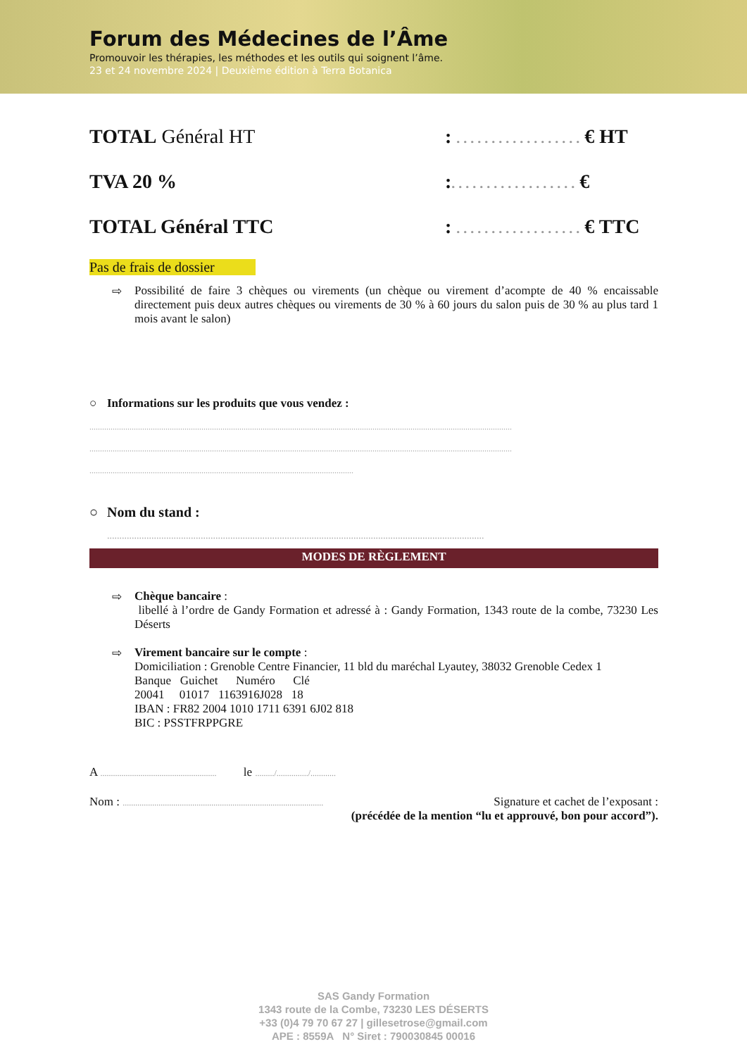Forum des Médecines de l’Âme
Promouvoir les thérapies, les méthodes et les outils qui soignent l’âme.
23 et 24 novembre 2024 | Deuxième édition à Terra Botanica
TOTAL Général HT : . . . . . . . . . . . . . . . . . . € HT
TVA 20 % :. . . . . . . . . . . . . . . . . . €
TOTAL Général TTC : . . . . . . . . . . . . . . . . . . € TTC
Pas de frais de dossier
⇨ Possibilité de faire 3 chèques ou virements (un chèque ou virement d’acompte de 40 % encaissable directement puis deux autres chèques ou virements de 30 % à 60 jours du salon puis de 30 % au plus tard 1 mois avant le salon)
○ Informations sur les produits que vous vendez :
........................................................................................................................................................................................................
........................................................................................................................................................................................................
.............................................................................................................................
○ Nom du stand :
.........................................................................................................................................................
MODES DE RÈGLEMENT
⇨ Chèque bancaire :
libellé à l’ordre de Gandy Formation et adressé à : Gandy Formation, 1343 route de la combe, 73230 Les Déserts
⇨ Virement bancaire sur le compte :
Domiciliation : Grenoble Centre Financier, 11 bld du maréchal Lyautey, 38032 Grenoble Cedex 1
Banque Guichet Numéro Clé
20041 01017 1163916J028 18
IBAN : FR82 2004 1010 1711 6391 6J02 818
BIC : PSSTFRPPGRE
A ....................................................... le ........./.............../............
Nom : ............................................................................................... Signature et cachet de l’exposant :
(précédée de la mention “lu et approuvé, bon pour accord”).
SAS Gandy Formation
1343 route de la Combe, 73230 LES DÉSERTS
+33 (0)4 79 70 67 27 | gillesetrose@gmail.com
APE : 8559A N° Siret : 790030845 00016